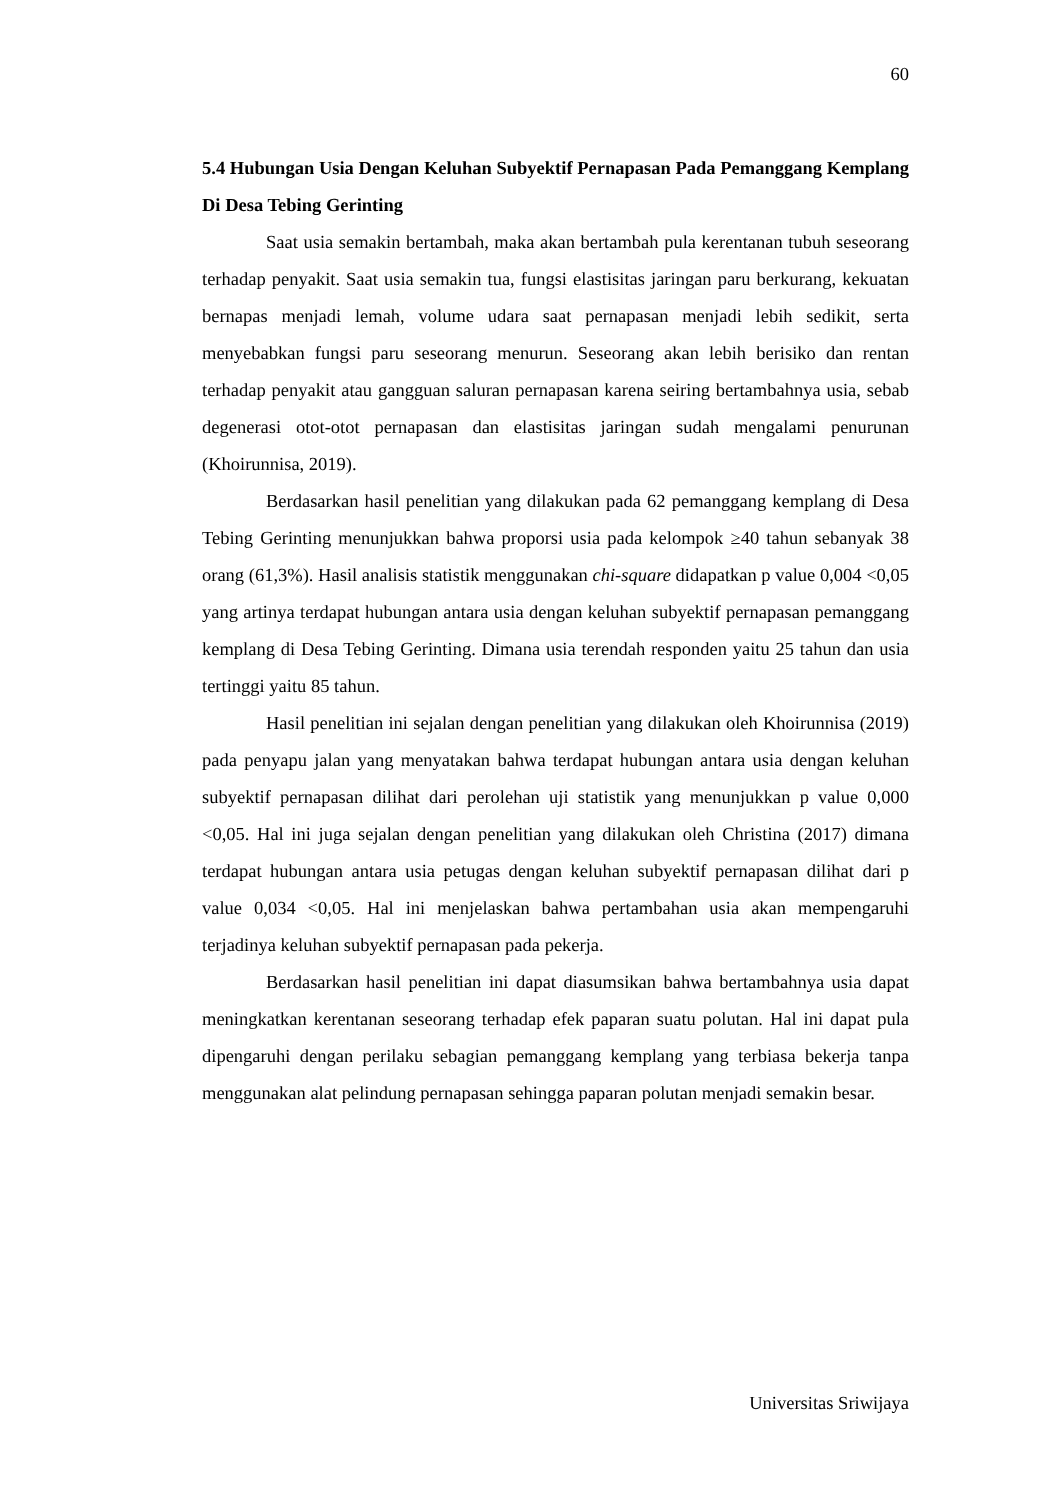60
5.4 Hubungan Usia Dengan Keluhan Subyektif Pernapasan Pada Pemanggang Kemplang Di Desa Tebing Gerinting
Saat usia semakin bertambah, maka akan bertambah pula kerentanan tubuh seseorang terhadap penyakit. Saat usia semakin tua, fungsi elastisitas jaringan paru berkurang, kekuatan bernapas menjadi lemah, volume udara saat pernapasan menjadi lebih sedikit, serta menyebabkan fungsi paru seseorang menurun. Seseorang akan lebih berisiko dan rentan terhadap penyakit atau gangguan saluran pernapasan karena seiring bertambahnya usia, sebab degenerasi otot-otot pernapasan dan elastisitas jaringan sudah mengalami penurunan (Khoirunnisa, 2019).
Berdasarkan hasil penelitian yang dilakukan pada 62 pemanggang kemplang di Desa Tebing Gerinting menunjukkan bahwa proporsi usia pada kelompok ≥40 tahun sebanyak 38 orang (61,3%). Hasil analisis statistik menggunakan chi-square didapatkan p value 0,004 <0,05 yang artinya terdapat hubungan antara usia dengan keluhan subyektif pernapasan pemanggang kemplang di Desa Tebing Gerinting. Dimana usia terendah responden yaitu 25 tahun dan usia tertinggi yaitu 85 tahun.
Hasil penelitian ini sejalan dengan penelitian yang dilakukan oleh Khoirunnisa (2019) pada penyapu jalan yang menyatakan bahwa terdapat hubungan antara usia dengan keluhan subyektif pernapasan dilihat dari perolehan uji statistik yang menunjukkan p value 0,000 <0,05. Hal ini juga sejalan dengan penelitian yang dilakukan oleh Christina (2017) dimana terdapat hubungan antara usia petugas dengan keluhan subyektif pernapasan dilihat dari p value 0,034 <0,05. Hal ini menjelaskan bahwa pertambahan usia akan mempengaruhi terjadinya keluhan subyektif pernapasan pada pekerja.
Berdasarkan hasil penelitian ini dapat diasumsikan bahwa bertambahnya usia dapat meningkatkan kerentanan seseorang terhadap efek paparan suatu polutan. Hal ini dapat pula dipengaruhi dengan perilaku sebagian pemanggang kemplang yang terbiasa bekerja tanpa menggunakan alat pelindung pernapasan sehingga paparan polutan menjadi semakin besar.
Universitas Sriwijaya